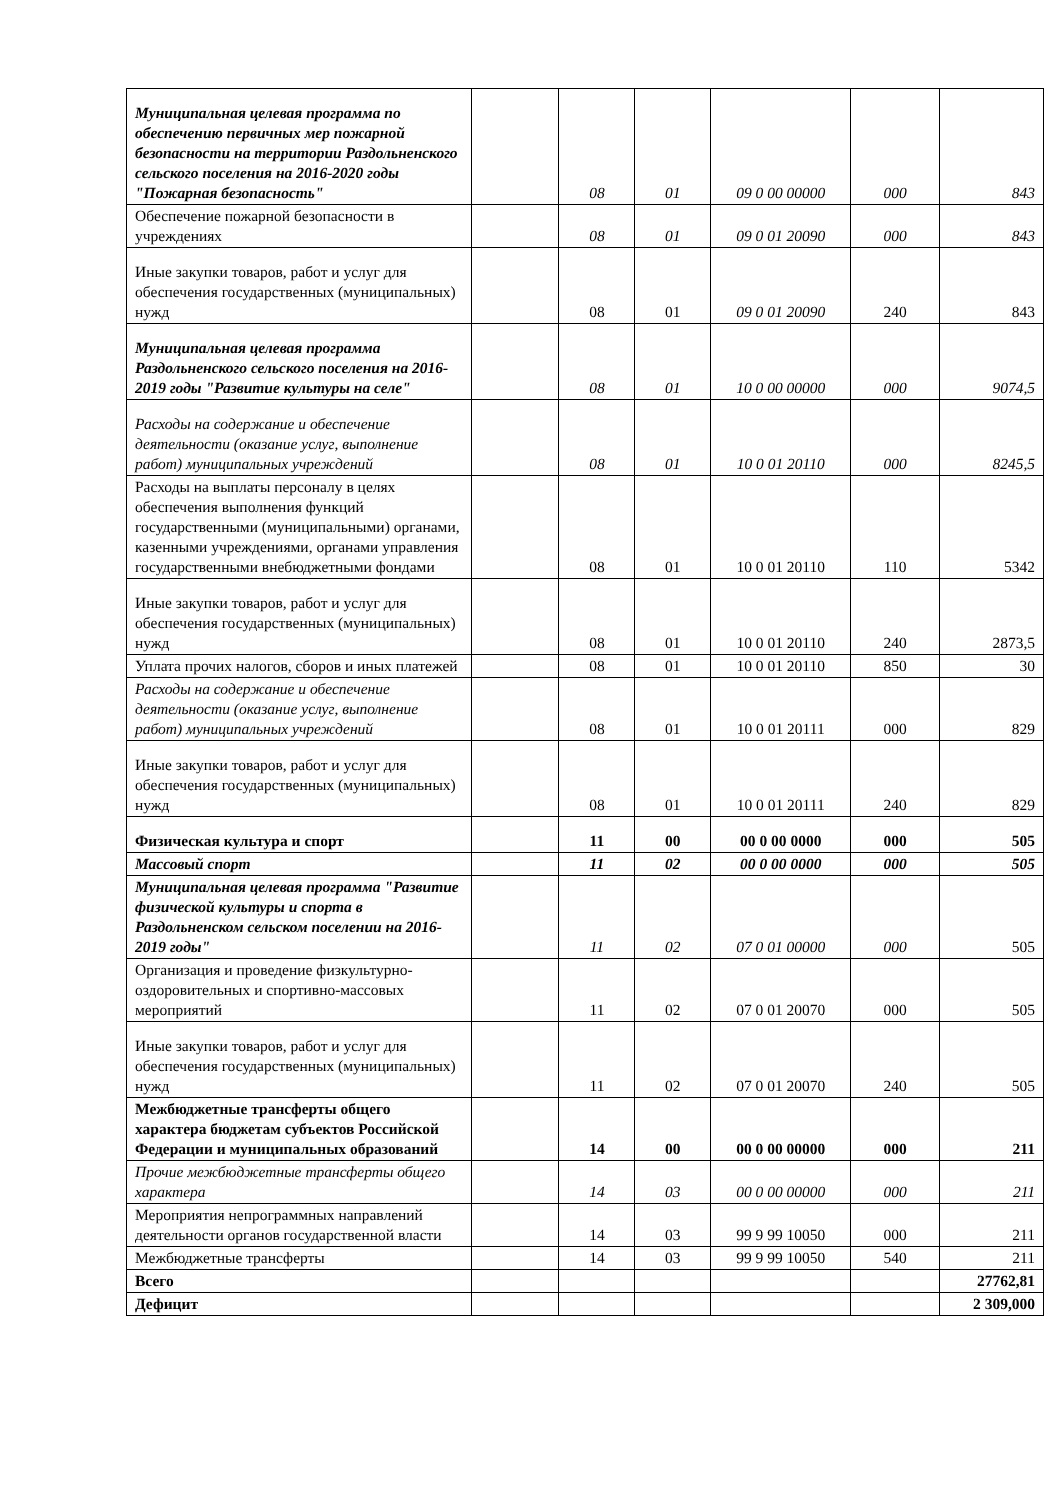| Муниципальная целевая программа по обеспечению первичных мер пожарной безопасности на территории Раздольненского сельского поселения на 2016-2020 годы "Пожарная безопасность" | | 08 | 01 | 09 0 00 00000 | 000 | 843 |
| Обеспечение пожарной безопасности в учреждениях | | 08 | 01 | 09 0 01 20090 | 000 | 843 |
| Иные закупки товаров, работ и услуг для обеспечения государственных (муниципальных) нужд | | 08 | 01 | 09 0 01 20090 | 240 | 843 |
| Муниципальная целевая программа Раздольненского сельского поселения на 2016-2019 годы "Развитие культуры на селе" | | 08 | 01 | 10 0 00 00000 | 000 | 9074,5 |
| Расходы на содержание и обеспечение деятельности (оказание услуг, выполнение работ) муниципальных учреждений | | 08 | 01 | 10 0 01 20110 | 000 | 8245,5 |
| Расходы на выплаты персоналу в целях обеспечения выполнения функций государственными (муниципальными) органами, казенными учреждениями, органами управления государственными внебюджетными фондами | | 08 | 01 | 10 0 01 20110 | 110 | 5342 |
| Иные закупки товаров, работ и услуг для обеспечения государственных (муниципальных) нужд | | 08 | 01 | 10 0 01 20110 | 240 | 2873,5 |
| Уплата прочих налогов, сборов и иных платежей | | 08 | 01 | 10 0 01 20110 | 850 | 30 |
| Расходы на содержание и обеспечение деятельности (оказание услуг, выполнение работ) муниципальных учреждений | | 08 | 01 | 10 0 01 20111 | 000 | 829 |
| Иные закупки товаров, работ и услуг для обеспечения государственных (муниципальных) нужд | | 08 | 01 | 10 0 01 20111 | 240 | 829 |
| Физическая культура и спорт | | 11 | 00 | 00 0 00 0000 | 000 | 505 |
| Массовый спорт | | 11 | 02 | 00 0 00 0000 | 000 | 505 |
| Муниципальная целевая программа "Развитие физической культуры и спорта в Раздольненском сельском поселении на 2016-2019 годы" | | 11 | 02 | 07 0 01 00000 | 000 | 505 |
| Организация и проведение физкультурно-оздоровительных и спортивно-массовых мероприятий | | 11 | 02 | 07 0 01 20070 | 000 | 505 |
| Иные закупки товаров, работ и услуг для обеспечения государственных (муниципальных) нужд | | 11 | 02 | 07 0 01 20070 | 240 | 505 |
| Межбюджетные трансферты общего характера бюджетам субъектов Российской Федерации и муниципальных образований | | 14 | 00 | 00 0 00 00000 | 000 | 211 |
| Прочие межбюджетные трансферты общего характера | | 14 | 03 | 00 0 00 00000 | 000 | 211 |
| Мероприятия непрограммных направлений деятельности органов государственной власти | | 14 | 03 | 99 9 99 10050 | 000 | 211 |
| Межбюджетные трансферты | | 14 | 03 | 99 9 99 10050 | 540 | 211 |
| Всего | | | | | | 27762,81 |
| Дефицит | | | | | | 2 309,000 |